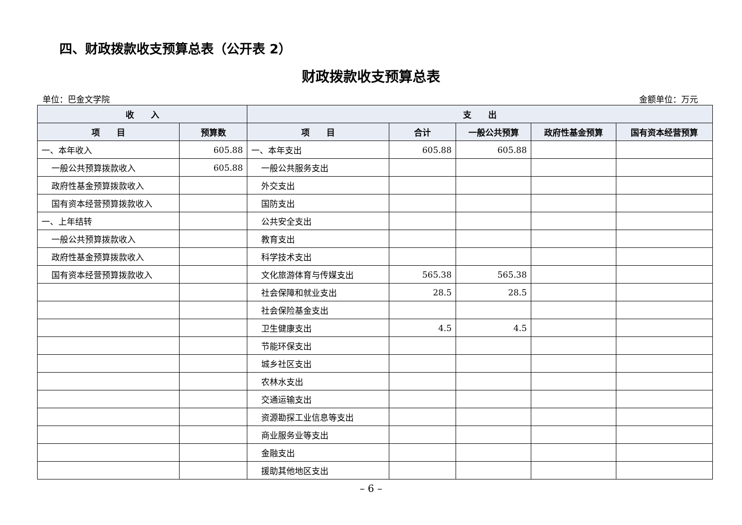四、财政拨款收支预算总表（公开表 2）
财政拨款收支预算总表
单位：巴金文学院 金额单位：万元
| 收 入 | | 支 出 | | | | |
| --- | --- | --- | --- | --- | --- | --- |
| 项 目 | 预算数 | 项 目 | 合计 | 一般公共预算 | 政府性基金预算 | 国有资本经营预算 |
| 一、本年收入 | 605.88 | 一、本年支出 | 605.88 | 605.88 | | |
| 一般公共预算拨款收入 | 605.88 | 一般公共服务支出 | | | | |
| 政府性基金预算拨款收入 | | 外交支出 | | | | |
| 国有资本经营预算拨款收入 | | 国防支出 | | | | |
| 一、上年结转 | | 公共安全支出 | | | | |
| 一般公共预算拨款收入 | | 教育支出 | | | | |
| 政府性基金预算拨款收入 | | 科学技术支出 | | | | |
| 国有资本经营预算拨款收入 | | 文化旅游体育与传媒支出 | 565.38 | 565.38 | | |
| | | 社会保障和就业支出 | 28.5 | 28.5 | | |
| | | 社会保险基金支出 | | | | |
| | | 卫生健康支出 | 4.5 | 4.5 | | |
| | | 节能环保支出 | | | | |
| | | 城乡社区支出 | | | | |
| | | 农林水支出 | | | | |
| | | 交通运输支出 | | | | |
| | | 资源勘探工业信息等支出 | | | | |
| | | 商业服务业等支出 | | | | |
| | | 金融支出 | | | | |
| | | 援助其他地区支出 | | | | |
– 6 –